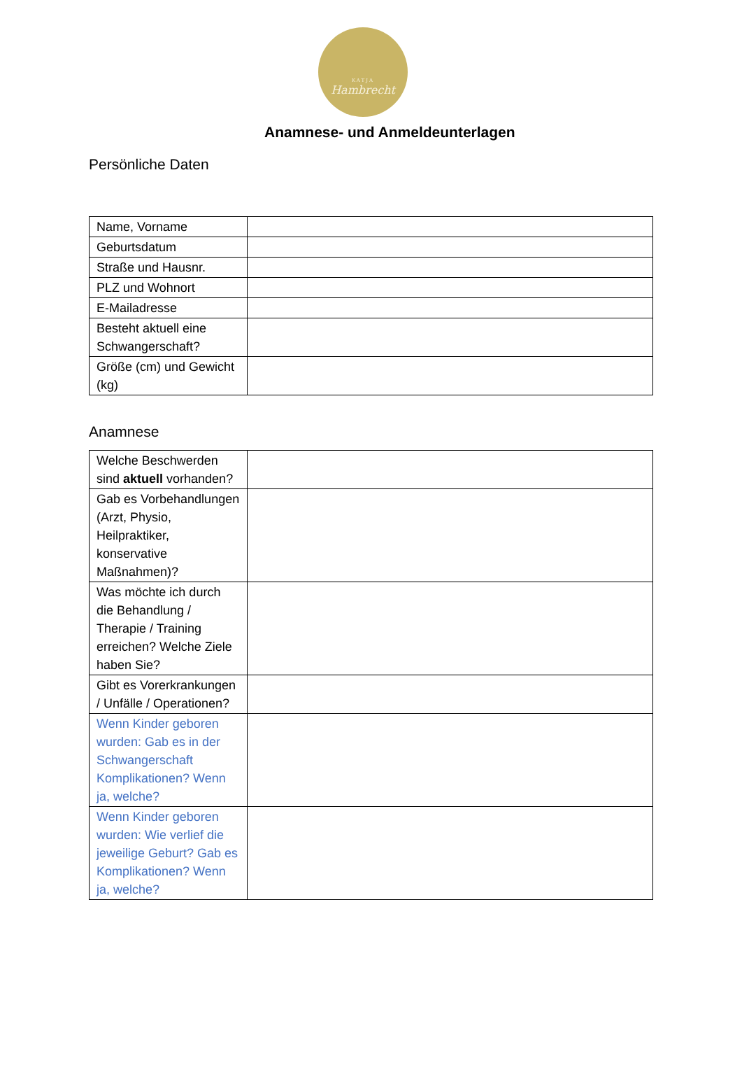KATJA
Hambrecht
Anamnese- und Anmeldeunterlagen
Persönliche Daten
| Name, Vorname | |
| Geburtsdatum | |
| Straße und Hausnr. | |
| PLZ und Wohnort | |
| E-Mailadresse | |
| Besteht aktuell eine Schwangerschaft? | |
| Größe (cm) und Gewicht (kg) | |
Anamnese
| Welche Beschwerden sind aktuell vorhanden? | |
| Gab es Vorbehandlungen (Arzt, Physio, Heilpraktiker, konservative Maßnahmen)? | |
| Was möchte ich durch die Behandlung / Therapie / Training erreichen? Welche Ziele haben Sie? | |
| Gibt es Vorerkrankungen / Unfälle / Operationen? | |
| Wenn Kinder geboren wurden: Gab es in der Schwangerschaft Komplikationen? Wenn ja, welche? | |
| Wenn Kinder geboren wurden: Wie verlief die jeweilige Geburt? Gab es Komplikationen? Wenn ja, welche? | |